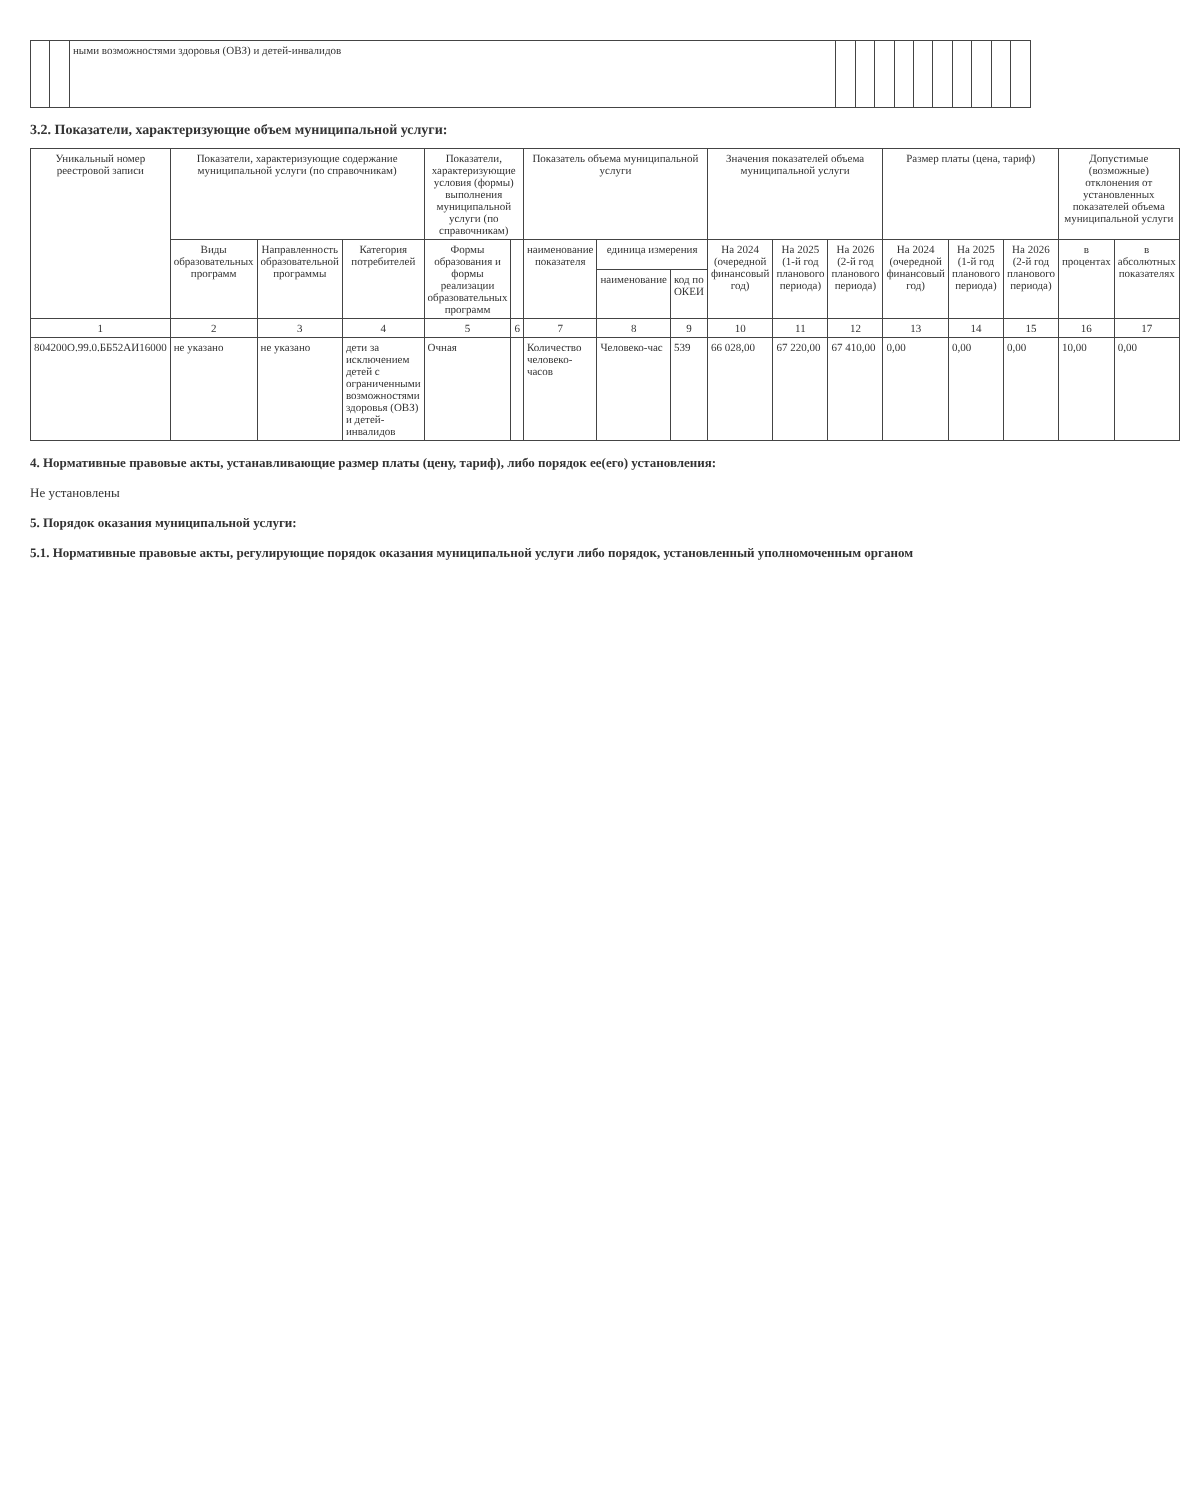| | | ными возможностями здоровья (ОВЗ) и детей-инвалидов | | | | | | | | | | |
3.2. Показатели, характеризующие объем муниципальной услуги:
| Уникальный номер реестровой записи | Показатели, характеризующие содержание муниципальной услуги (по справочникам) | | | Показатели, характеризующие условия (формы) выполнения муниципальной услуги (по справочникам) | | Показатель объема муниципальной услуги | | | Значения показателей объема муниципальной услуги | | | Размер платы (цена, тариф) | | | Допустимые (возможные) отклонения от установленных показателей объема муниципальной услуги | |
| --- | --- | --- | --- | --- | --- | --- | --- | --- | --- | --- | --- | --- | --- | --- | --- | --- |
| | Виды образовательных программ | Направленность образовательной программы | Категория потребителей | Формы образования и формы реализации образовательных программ | | наименование показателя | единица измерения | | На 2024 (очередной финансовый год) | На 2025 (1-й год планового периода) | На 2026 (2-й год планового периода) | На 2024 (очередной финансовый год) | На 2025 (1-й год планового периода) | На 2026 (2-й год планового периода) | в процентах | в абсолютных показателях |
| | | | | | | | наименование | код по ОКЕИ | | | | | | | | |
| 1 | 2 | 3 | 4 | 5 | 6 | 7 | 8 | 9 | 10 | 11 | 12 | 13 | 14 | 15 | 16 | 17 |
| 804200О.99.0.ББ52АИ16000 | не указано | не указано | дети за исключением детей с ограниченными возможностями здоровья (ОВЗ) и детей-инвалидов | Очная | | Количество человеко-часов | Человеко-час | 539 | 66 028,00 | 67 220,00 | 67 410,00 | 0,00 | 0,00 | 0,00 | 10,00 | 0,00 |
4. Нормативные правовые акты, устанавливающие размер платы (цену, тариф), либо порядок ее(его) установления:
Не установлены
5. Порядок оказания муниципальной услуги:
5.1. Нормативные правовые акты, регулирующие порядок оказания муниципальной услуги либо порядок, установленный уполномоченным органом